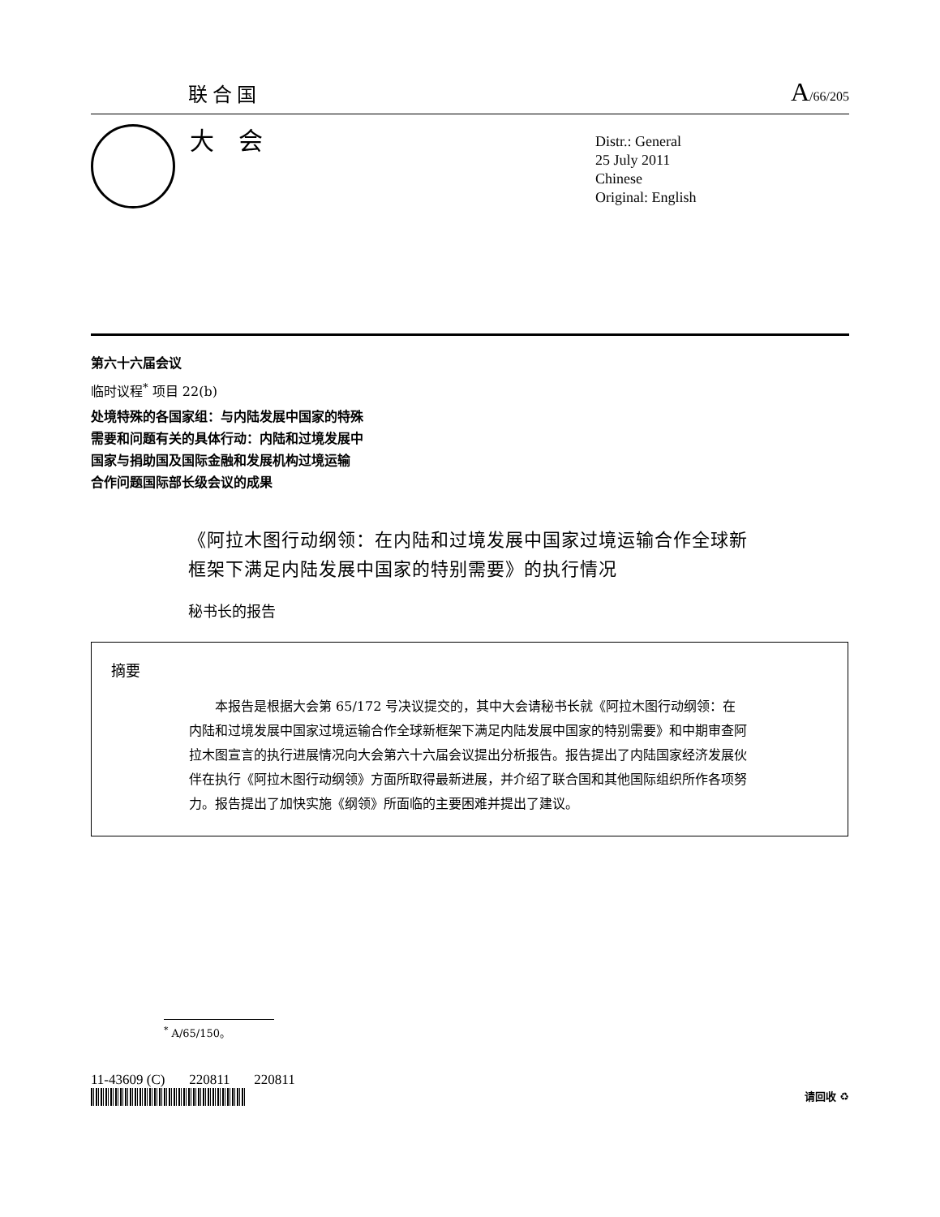联合国
A/66/205
大会
Distr.: General
25 July 2011
Chinese
Original: English
第六十六届会议
临时议程<sup>*</sup> 项目 22(b)
处境特殊的各国家组：与内陆发展中国家的特殊
需要和问题有关的具体行动：内陆和过境发展中
国家与捐助国及国际金融和发展机构过境运输
合作问题国际部长级会议的成果
《阿拉木图行动纲领：在内陆和过境发展中国家过境运输合作全球新框架下满足内陆发展中国家的特别需要》的执行情况
秘书长的报告
摘要
本报告是根据大会第 65/172 号决议提交的，其中大会请秘书长就《阿拉木图行动纲领：在内陆和过境发展中国家过境运输合作全球新框架下满足内陆发展中国家的特别需要》和中期审查阿拉木图宣言的执行进展情况向大会第六十六届会议提出分析报告。报告提出了内陆国家经济发展伙伴在执行《阿拉木图行动纲领》方面所取得最新进展，并介绍了联合国和其他国际组织所作各项努力。报告提出了加快实施《纲领》所面临的主要困难并提出了建议。
<sup>*</sup> A/65/150。
11-43609 (C) 220811 220811
请回收 ♻